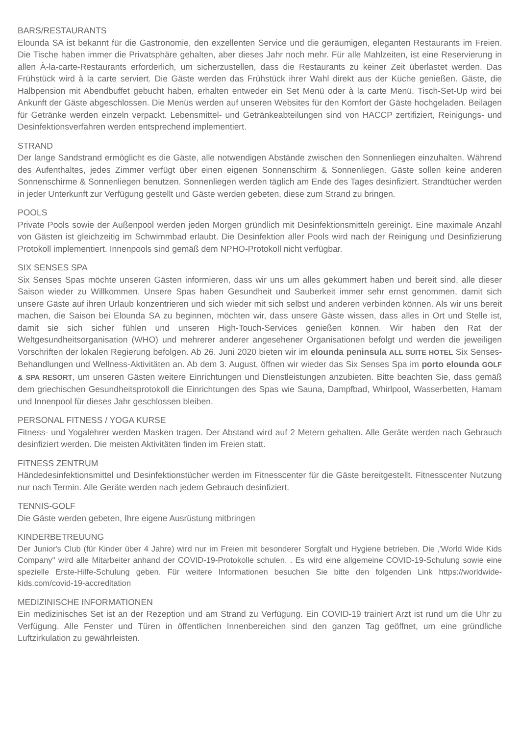BARS/RESTAURANTS
Elounda SA ist bekannt für die Gastronomie, den exzellenten Service und die geräumigen, eleganten Restaurants im Freien. Die Tische haben immer die Privatsphäre gehalten, aber dieses Jahr noch mehr. Für alle Mahlzeiten, ist eine Reservierung in allen À-la-carte-Restaurants erforderlich, um sicherzustellen, dass die Restaurants zu keiner Zeit überlastet werden. Das Frühstück wird à la carte serviert. Die Gäste werden das Frühstück ihrer Wahl direkt aus der Küche genießen. Gäste, die Halbpension mit Abendbuffet gebucht haben, erhalten entweder ein Set Menü oder à la carte Menü. Tisch-Set-Up wird bei Ankunft der Gäste abgeschlossen. Die Menüs werden auf unseren Websites für den Komfort der Gäste hochgeladen. Beilagen für Getränke werden einzeln verpackt. Lebensmittel- und Getränkeabteilungen sind von HACCP zertifiziert, Reinigungs- und Desinfektionsverfahren werden entsprechend implementiert.
STRAND
Der lange Sandstrand ermöglicht es die Gäste, alle notwendigen Abstände zwischen den Sonnenliegen einzuhalten. Während des Aufenthaltes, jedes Zimmer verfügt über einen eigenen Sonnenschirm & Sonnenliegen. Gäste sollen keine anderen Sonnenschirme & Sonnenliegen benutzen. Sonnenliegen werden täglich am Ende des Tages desinfiziert. Strandtücher werden in jeder Unterkunft zur Verfügung gestellt und Gäste werden gebeten, diese zum Strand zu bringen.
POOLS
Private Pools sowie der Außenpool werden jeden Morgen gründlich mit Desinfektionsmitteln gereinigt. Eine maximale Anzahl von Gästen ist gleichzeitig im Schwimmbad erlaubt. Die Desinfektion aller Pools wird nach der Reinigung und Desinfizierung Protokoll implementiert. Innenpools sind gemäß dem NPHO-Protokoll nicht verfügbar.
SIX SENSES SPA
Six Senses Spas möchte unseren Gästen informieren, dass wir uns um alles gekümmert haben und bereit sind, alle dieser Saison wieder zu Willkommen. Unsere Spas haben Gesundheit und Sauberkeit immer sehr ernst genommen, damit sich unsere Gäste auf ihren Urlaub konzentrieren und sich wieder mit sich selbst und anderen verbinden können. Als wir uns bereit machen, die Saison bei Elounda SA zu beginnen, möchten wir, dass unsere Gäste wissen, dass alles in Ort und Stelle ist, damit sie sich sicher fühlen und unseren High-Touch-Services genießen können. Wir haben den Rat der Weltgesundheitsorganisation (WHO) und mehrerer anderer angesehener Organisationen befolgt und werden die jeweiligen Vorschriften der lokalen Regierung befolgen. Ab 26. Juni 2020 bieten wir im elounda peninsula ALL SUITE HOTEL Six Senses-Behandlungen und Wellness-Aktivitäten an. Ab dem 3. August, öffnen wir wieder das Six Senses Spa im porto elounda GOLF & SPA RESORT, um unseren Gästen weitere Einrichtungen und Dienstleistungen anzubieten. Bitte beachten Sie, dass gemäß dem griechischen Gesundheitsprotokoll die Einrichtungen des Spas wie Sauna, Dampfbad, Whirlpool, Wasserbetten, Hamam und Innenpool für dieses Jahr geschlossen bleiben.
PERSONAL FITNESS / YOGA KURSE
Fitness- und Yogalehrer werden Masken tragen. Der Abstand wird auf 2 Metern gehalten. Alle Geräte werden nach Gebrauch desinfiziert werden. Die meisten Aktivitäten finden im Freien statt.
FITNESS ZENTRUM
Händedesinfektionsmittel und Desinfektionstücher werden im Fitnesscenter für die Gäste bereitgestellt. Fitnesscenter Nutzung nur nach Termin. Alle Geräte werden nach jedem Gebrauch desinfiziert.
TENNIS-GOLF
Die Gäste werden gebeten, Ihre eigene Ausrüstung mitbringen
KINDERBETREUUNG
Der Junior's Club (für Kinder über 4 Jahre) wird nur im Freien mit besonderer Sorgfalt und Hygiene betrieben. Die ‚'World Wide Kids Company'' wird alle Mitarbeiter anhand der COVID-19-Protokolle schulen. . Es wird eine allgemeine COVID-19-Schulung sowie eine spezielle Erste-Hilfe-Schulung geben. Für weitere Informationen besuchen Sie bitte den folgenden Link https://worldwide-kids.com/covid-19-accreditation
MEDIZINISCHE INFORMATIONEN
Ein medizinisches Set ist an der Rezeption und am Strand zu Verfügung. Ein COVID-19 trainiert Arzt ist rund um die Uhr zu Verfügung. Alle Fenster und Türen in öffentlichen Innenbereichen sind den ganzen Tag geöffnet, um eine gründliche Luftzirkulation zu gewährleisten.